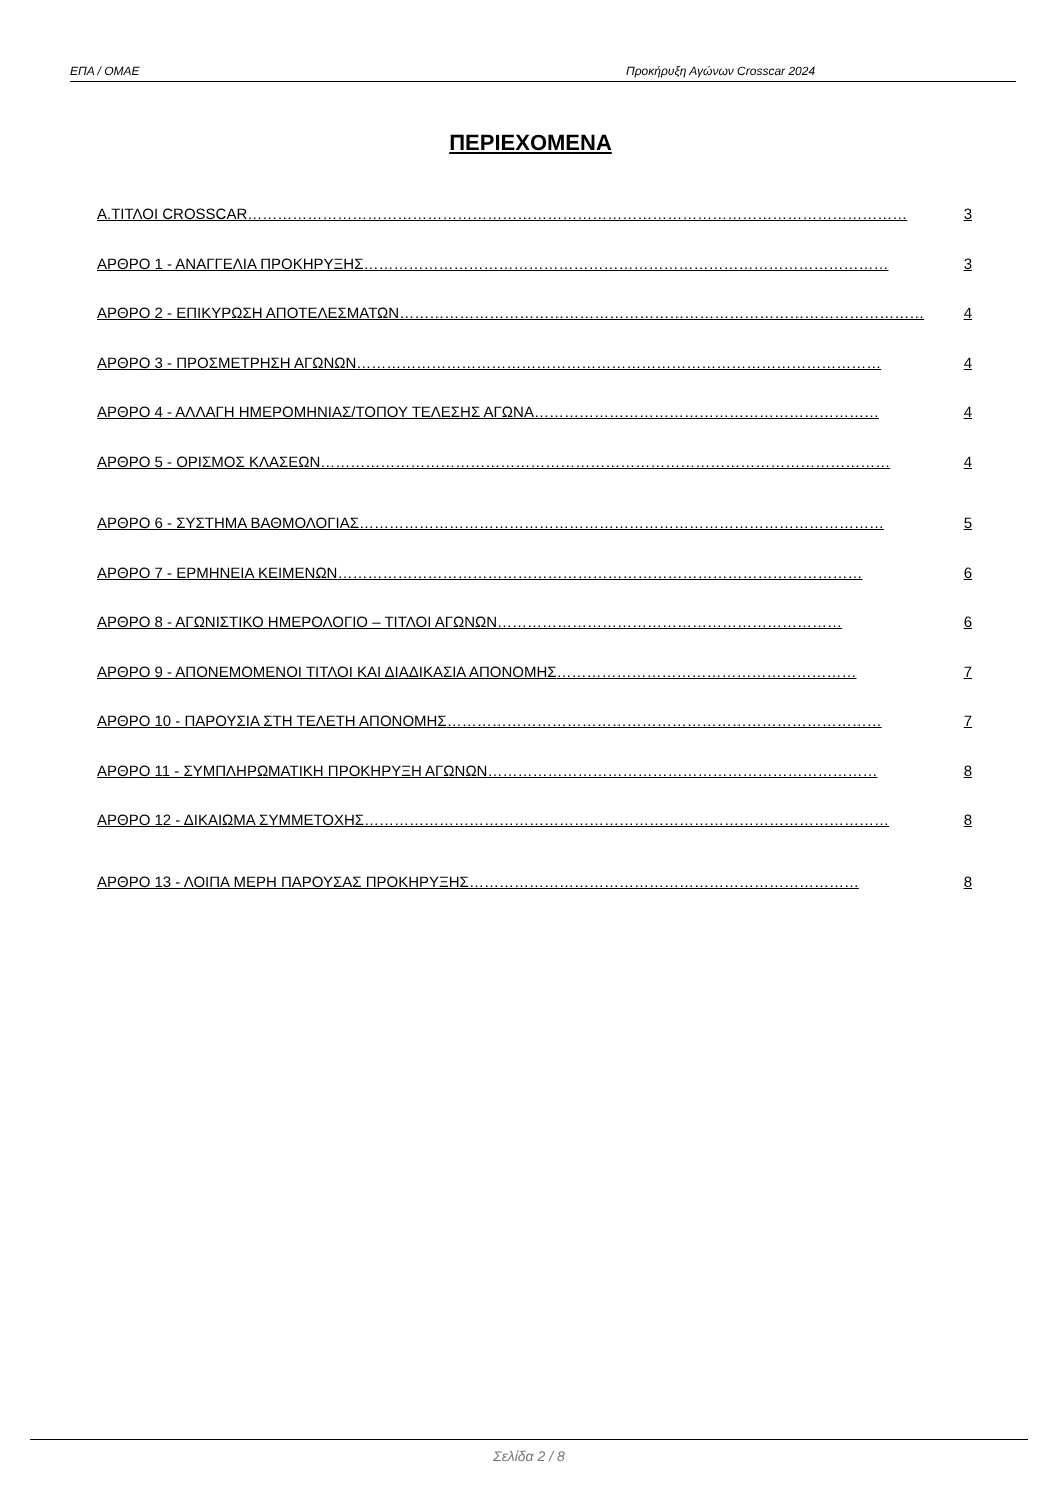ΕΠΑ / ΟΜΑΕ Προκήρυξη Αγώνων Crosscar 2024
ΠΕΡΙΕΧΟΜΕΝΑ
Α.ΤΙΤΛΟΙ CROSSCAR …………………………………………………………………………………………………………………… 3
ΑΡΘΡΟ 1 - ΑΝΑΓΓΕΛΙΑ ΠΡΟΚΗΡΥΞΗΣ …………………………………………………………………………………………… 3
ΑΡΘΡΟ 2 - ΕΠΙΚΥΡΩΣΗ ΑΠΟΤΕΛΕΣΜΑΤΩΝ …………………………………………………………………………………………… 4
ΑΡΘΡΟ 3 - ΠΡΟΣΜΕΤΡΗΣΗ ΑΓΩΝΩΝ …………………………………………………………………………………………… 4
ΑΡΘΡΟ 4 - ΑΛΛΑΓΗ ΗΜΕΡΟΜΗΝΙΑΣ/ΤΟΠΟΥ ΤΕΛΕΣΗΣ ΑΓΩΝΑ …………………………………………………………… 4
ΑΡΘΡΟ 5 - ΟΡΙΣΜΟΣ ΚΛΑΣΕΩΝ …………………………………………………………………………………………………… 4
ΑΡΘΡΟ 6 - ΣΥΣΤΗΜΑ ΒΑΘΜΟΛΟΓΙΑΣ …………………………………………………………………………………………… 5
ΑΡΘΡΟ 7 - ΕΡΜΗΝΕΙΑ ΚΕΙΜΕΝΩΝ …………………………………………………………………………………………… 6
ΑΡΘΡΟ 8 - ΑΓΩΝΙΣΤΙΚΟ ΗΜΕΡΟΛΟΓΙΟ – ΤΙΤΛΟΙ ΑΓΩΝΩΝ …………………………………………………………… 6
ΑΡΘΡΟ 9 - ΑΠΟΝΕΜΟΜΕΝΟΙ ΤΙΤΛΟΙ ΚΑΙ ΔΙΑΔΙΚΑΣΙΑ ΑΠΟΝΟΜΗΣ …………………………………………………… 7
ΑΡΘΡΟ 10 - ΠΑΡΟΥΣΙΑ ΣΤΗ ΤΕΛΕΤΗ ΑΠΟΝΟΜΗΣ …………………………………………………………………………… 7
ΑΡΘΡΟ 11 - ΣΥΜΠΛΗΡΩΜΑΤΙΚΗ ΠΡΟΚΗΡΥΞΗ ΑΓΩΝΩΝ …………………………………………………………………… 8
ΑΡΘΡΟ 12 - ΔΙΚΑΙΩΜΑ ΣΥΜΜΕΤΟΧΗΣ …………………………………………………………………………………………… 8
ΑΡΘΡΟ 13 - ΛΟΙΠΑ ΜΕΡΗ ΠΑΡΟΥΣΑΣ ΠΡΟΚΗΡΥΞΗΣ …………………………………………………………………… 8
Σελίδα 2 / 8